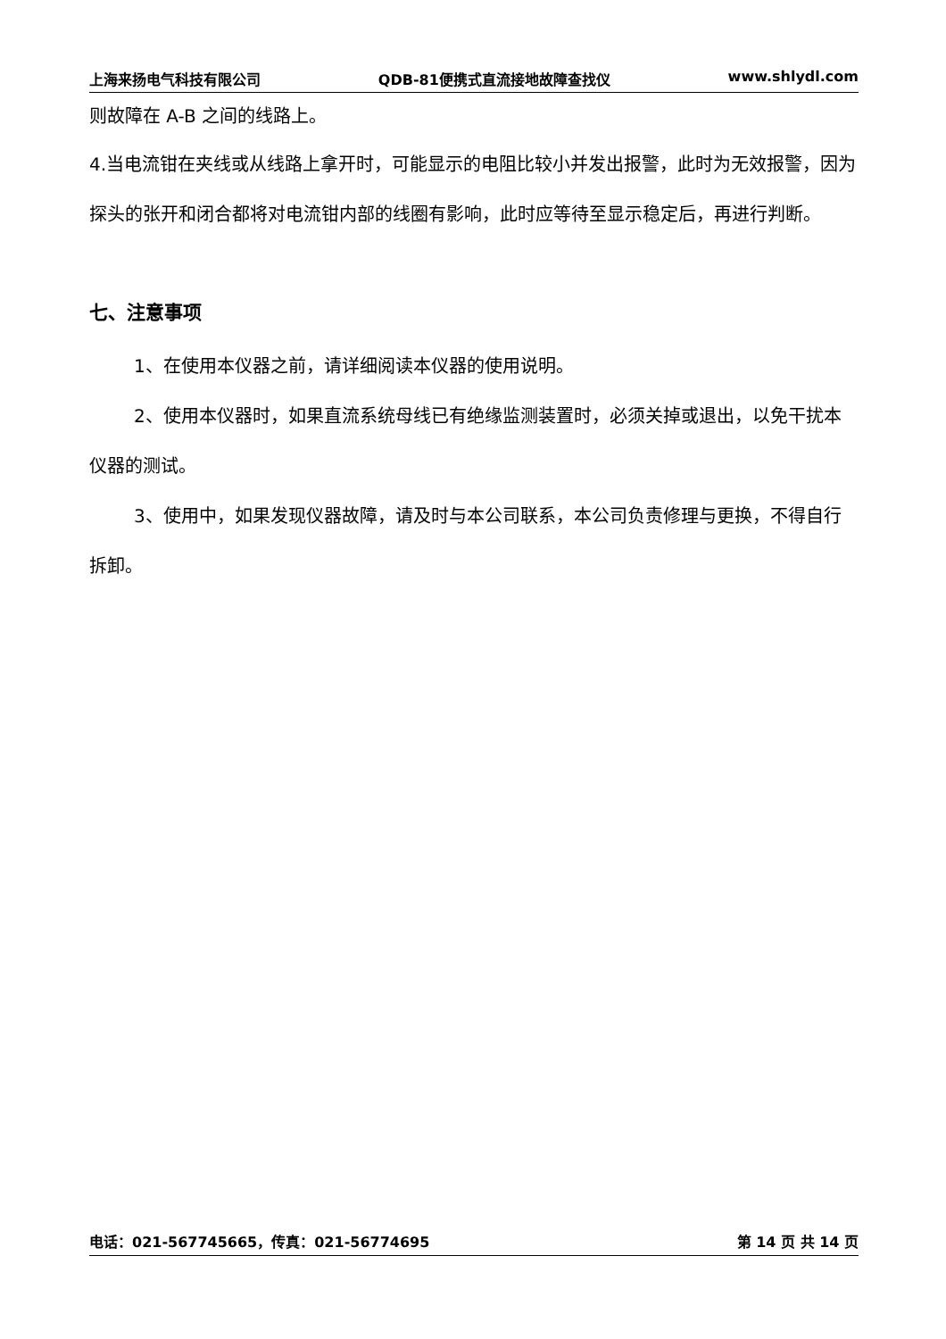上海来扬电气科技有限公司 QDB-81便携式直流接地故障查找仪 www.shlydl.com
则故障在 A-B 之间的线路上。
4.当电流钳在夹线或从线路上拿开时，可能显示的电阻比较小并发出报警，此时为无效报警，因为探头的张开和闭合都将对电流钳内部的线圈有影响，此时应等待至显示稳定后，再进行判断。
七、注意事项
1、在使用本仪器之前，请详细阅读本仪器的使用说明。
2、使用本仪器时，如果直流系统母线已有绝缘监测装置时，必须关掉或退出，以免干扰本仪器的测试。
3、使用中，如果发现仪器故障，请及时与本公司联系，本公司负责修理与更换，不得自行拆卸。
电话：021-567745665，传真：021-56774695 第 14 页 共 14 页